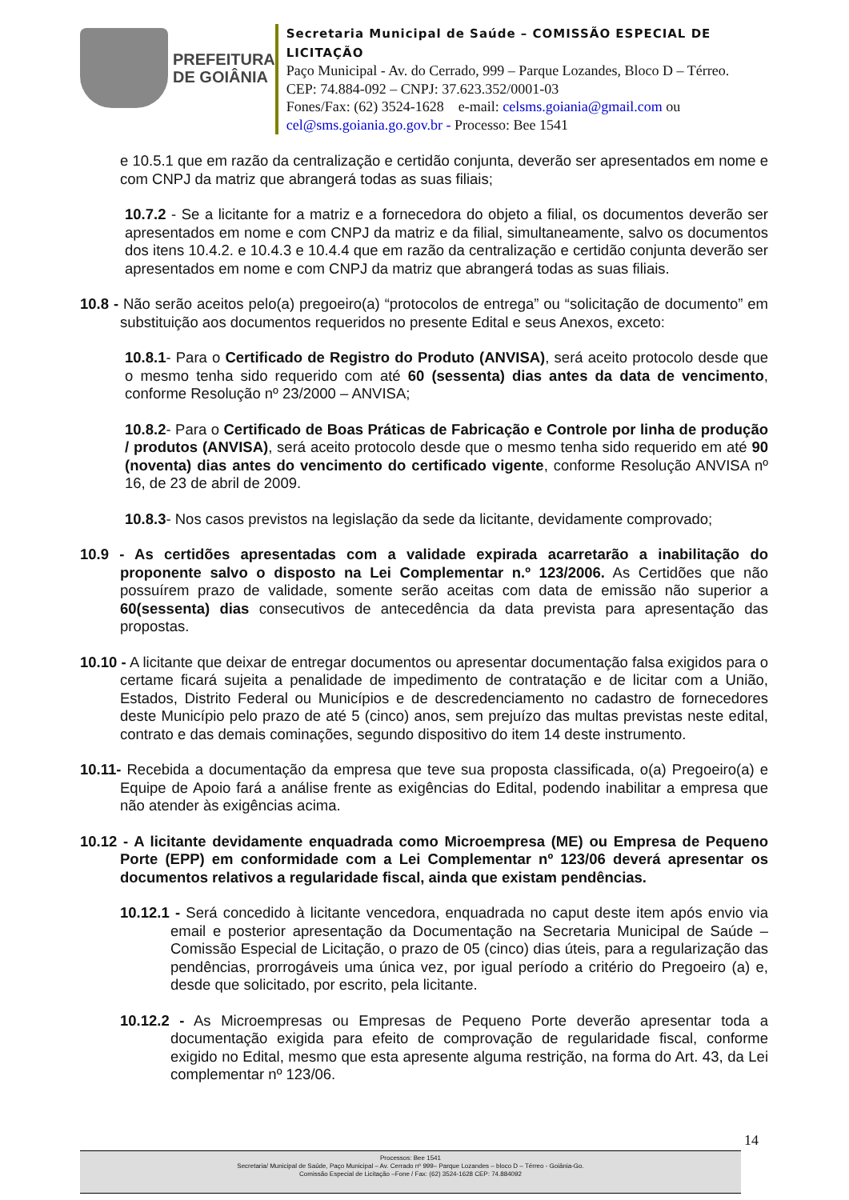PREFEITURA
DE GOIÂNIA
Secretaria Municipal de Saúde – COMISSÃO ESPECIAL DE LICITAÇÃO
Paço Municipal - Av. do Cerrado, 999 – Parque Lozandes, Bloco D – Térreo. CEP: 74.884-092 – CNPJ: 37.623.352/0001-03
Fones/Fax: (62) 3524-1628 e-mail: celsms.goiania@gmail.com ou cel@sms.goiania.go.gov.br - Processo: Bee 1541
e 10.5.1 que em razão da centralização e certidão conjunta, deverão ser apresentados em nome e com CNPJ da matriz que abrangerá todas as suas filiais;
10.7.2 - Se a licitante for a matriz e a fornecedora do objeto a filial, os documentos deverão ser apresentados em nome e com CNPJ da matriz e da filial, simultaneamente, salvo os documentos dos itens 10.4.2. e 10.4.3 e 10.4.4 que em razão da centralização e certidão conjunta deverão ser apresentados em nome e com CNPJ da matriz que abrangerá todas as suas filiais.
10.8 - Não serão aceitos pelo(a) pregoeiro(a) “protocolos de entrega” ou “solicitação de documento” em substituição aos documentos requeridos no presente Edital e seus Anexos, exceto:
10.8.1- Para o Certificado de Registro do Produto (ANVISA), será aceito protocolo desde que o mesmo tenha sido requerido com até 60 (sessenta) dias antes da data de vencimento, conforme Resolução nº 23/2000 – ANVISA;
10.8.2- Para o Certificado de Boas Práticas de Fabricação e Controle por linha de produção / produtos (ANVISA), será aceito protocolo desde que o mesmo tenha sido requerido em até 90 (noventa) dias antes do vencimento do certificado vigente, conforme Resolução ANVISA nº 16, de 23 de abril de 2009.
10.8.3- Nos casos previstos na legislação da sede da licitante, devidamente comprovado;
10.9 - As certidões apresentadas com a validade expirada acarretarão a inabilitação do proponente salvo o disposto na Lei Complementar n.º 123/2006. As Certidões que não possuírem prazo de validade, somente serão aceitas com data de emissão não superior a 60(sessenta) dias consecutivos de antecedência da data prevista para apresentação das propostas.
10.10 - A licitante que deixar de entregar documentos ou apresentar documentação falsa exigidos para o certame ficará sujeita a penalidade de impedimento de contratação e de licitar com a União, Estados, Distrito Federal ou Municípios e de descredenciamento no cadastro de fornecedores deste Município pelo prazo de até 5 (cinco) anos, sem prejuízo das multas previstas neste edital, contrato e das demais cominações, segundo dispositivo do item 14 deste instrumento.
10.11- Recebida a documentação da empresa que teve sua proposta classificada, o(a) Pregoeiro(a) e Equipe de Apoio fará a análise frente as exigências do Edital, podendo inabilitar a empresa que não atender às exigências acima.
10.12 - A licitante devidamente enquadrada como Microempresa (ME) ou Empresa de Pequeno Porte (EPP) em conformidade com a Lei Complementar nº 123/06 deverá apresentar os documentos relativos a regularidade fiscal, ainda que existam pendências.
10.12.1 - Será concedido à licitante vencedora, enquadrada no caput deste item após envio via email e posterior apresentação da Documentação na Secretaria Municipal de Saúde – Comissão Especial de Licitação, o prazo de 05 (cinco) dias úteis, para a regularização das pendências, prorrogáveis uma única vez, por igual período a critério do Pregoeiro (a) e, desde que solicitado, por escrito, pela licitante.
10.12.2 - As Microempresas ou Empresas de Pequeno Porte deverão apresentar toda a documentação exigida para efeito de comprovação de regularidade fiscal, conforme exigido no Edital, mesmo que esta apresente alguma restrição, na forma do Art. 43, da Lei complementar nº 123/06.
14
Processos: Bee 1541
Secretaria/ Municipal de Saúde, Paço Municipal – Av. Cerrado nº 999– Parque Lozandes – bloco D – Térreo - Goiânia-Go.
Comissão Especial de Licitação –Fone / Fax: (62) 3524-1628 CEP: 74.884092